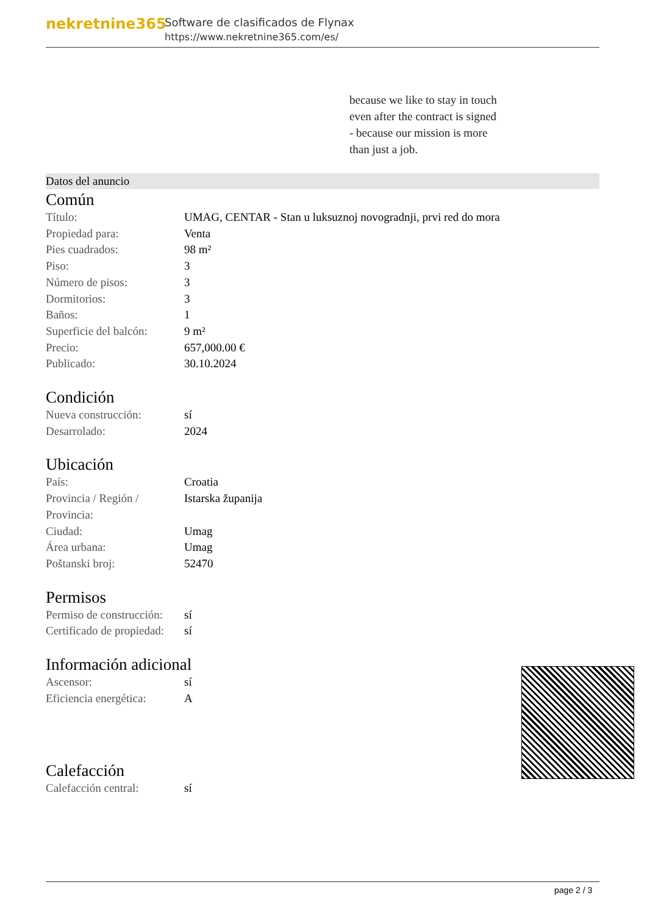nekretnine365
Software de clasificados de Flynax
https://www.nekretnine365.com/es/
because we like to stay in touch
even after the contract is signed
- because our mission is more
than just a job.
Datos del anuncio
Común
| Título: | UMAG, CENTAR - Stan u luksuznoj novogradnji, prvi red do mora |
| Propiedad para: | Venta |
| Pies cuadrados: | 98 m² |
| Piso: | 3 |
| Número de pisos: | 3 |
| Dormitorios: | 3 |
| Baños: | 1 |
| Superficie del balcón: | 9 m² |
| Precio: | 657,000.00 € |
| Publicado: | 30.10.2024 |
Condición
| Nueva construcción: | sí |
| Desarrolado: | 2024 |
Ubicación
| País: | Croatia |
| Provincia / Región / Provincia: | Istarska županija |
| Ciudad: | Umag |
| Área urbana: | Umag |
| Poštanski broj: | 52470 |
Permisos
| Permiso de construcción: | sí |
| Certificado de propiedad: | sí |
Información adicional
| Ascensor: | sí |
| Eficiencia energética: | A |
Calefacción
| Calefacción central: | sí |
page 2 / 3